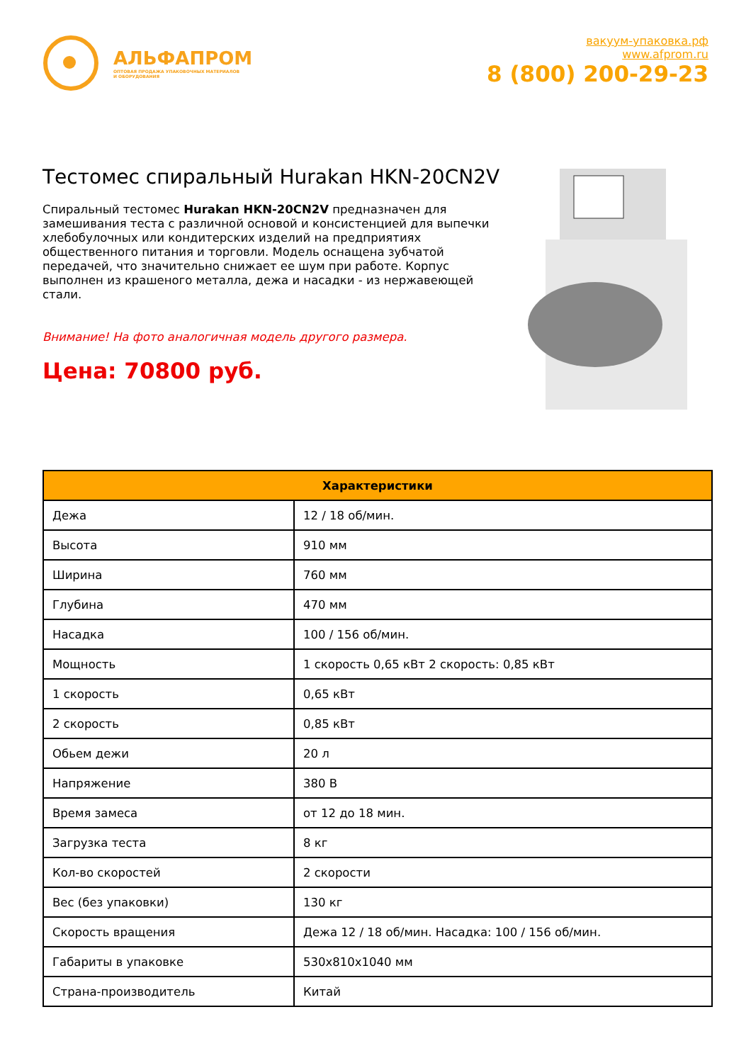АЛЬФАПРОМ
ОПТОВАЯ ПРОДАЖА УПАКОВОЧНЫХ МАТЕРИАЛОВ
И ОБОРУДОВАНИЯ
вакуум-упаковка.рф
www.afprom.ru
8 (800) 200-29-23
Тестомес спиральный Hurakan HKN-20CN2V
Спиральный тестомес Hurakan HKN-20CN2V предназначен для замешивания теста с различной основой и консистенцией для выпечки хлебобулочных или кондитерских изделий на предприятиях общественного питания и торговли. Модель оснащена зубчатой передачей, что значительно снижает ее шум при работе. Корпус выполнен из крашеного металла, дежа и насадки - из нержавеющей стали.
Внимание! На фото аналогичная модель другого размера.
Цена: 70800 руб.
| Характеристики | |
| --- | --- |
| Дежа | 12 / 18 об/мин. |
| Высота | 910 мм |
| Ширина | 760 мм |
| Глубина | 470 мм |
| Насадка | 100 / 156 об/мин. |
| Мощность | 1 скорость 0,65 кВт 2 скорость: 0,85 кВт |
| 1 скорость | 0,65 кВт |
| 2 скорость | 0,85 кВт |
| Обьем дежи | 20 л |
| Напряжение | 380 В |
| Время замеса | от 12 до 18 мин. |
| Загрузка теста | 8 кг |
| Кол-во скоростей | 2 скорости |
| Вес (без упаковки) | 130 кг |
| Скорость вращения | Дежа 12 / 18 об/мин. Насадка: 100 / 156 об/мин. |
| Габариты в упаковке | 530x810x1040 мм |
| Страна-производитель | Китай |